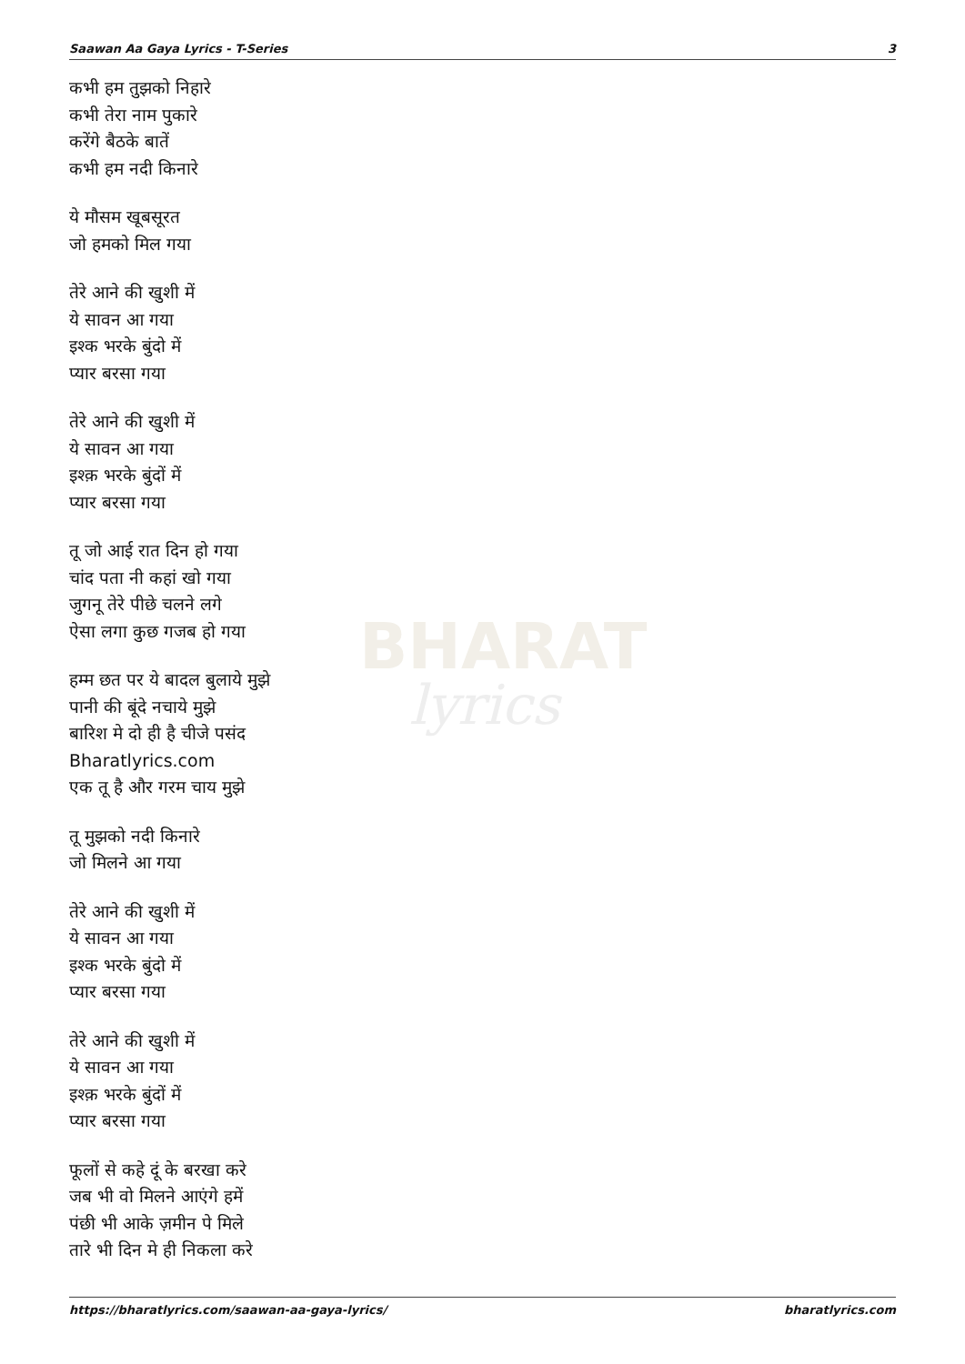BHARAT
lyrics
Saawan Aa Gaya Lyrics - T-Series 3
कभी हम तुझको निहारे
कभी तेरा नाम पुकारे
करेंगे बैठके बातें
कभी हम नदी किनारे
ये मौसम खूबसूरत
जो हमको मिल गया
तेरे आने की खुशी में
ये सावन आ गया
इश्क भरके बुंदो में
प्यार बरसा गया
तेरे आने की खुशी में
ये सावन आ गया
इश्क़ भरके बुंदों में
प्यार बरसा गया
तू जो आई रात दिन हो गया
चांद पता नी कहां खो गया
जुगनू तेरे पीछे चलने लगे
ऐसा लगा कुछ गजब हो गया
हम्म छत पर ये बादल बुलाये मुझे
पानी की बूंदे नचाये मुझे
बारिश मे दो ही है चीजे पसंद
Bharatlyrics.com
एक तू है और गरम चाय मुझे
तू मुझको नदी किनारे
जो मिलने आ गया
तेरे आने की खुशी में
ये सावन आ गया
इश्क भरके बुंदो में
प्यार बरसा गया
तेरे आने की खुशी में
ये सावन आ गया
इश्क़ भरके बुंदों में
प्यार बरसा गया
फूलों से कहे दूं के बरखा करे
जब भी वो मिलने आएंगे हमें
पंछी भी आके ज़मीन पे मिले
तारे भी दिन मे ही निकला करे
https://bharatlyrics.com/saawan-aa-gaya-lyrics/ bharatlyrics.com